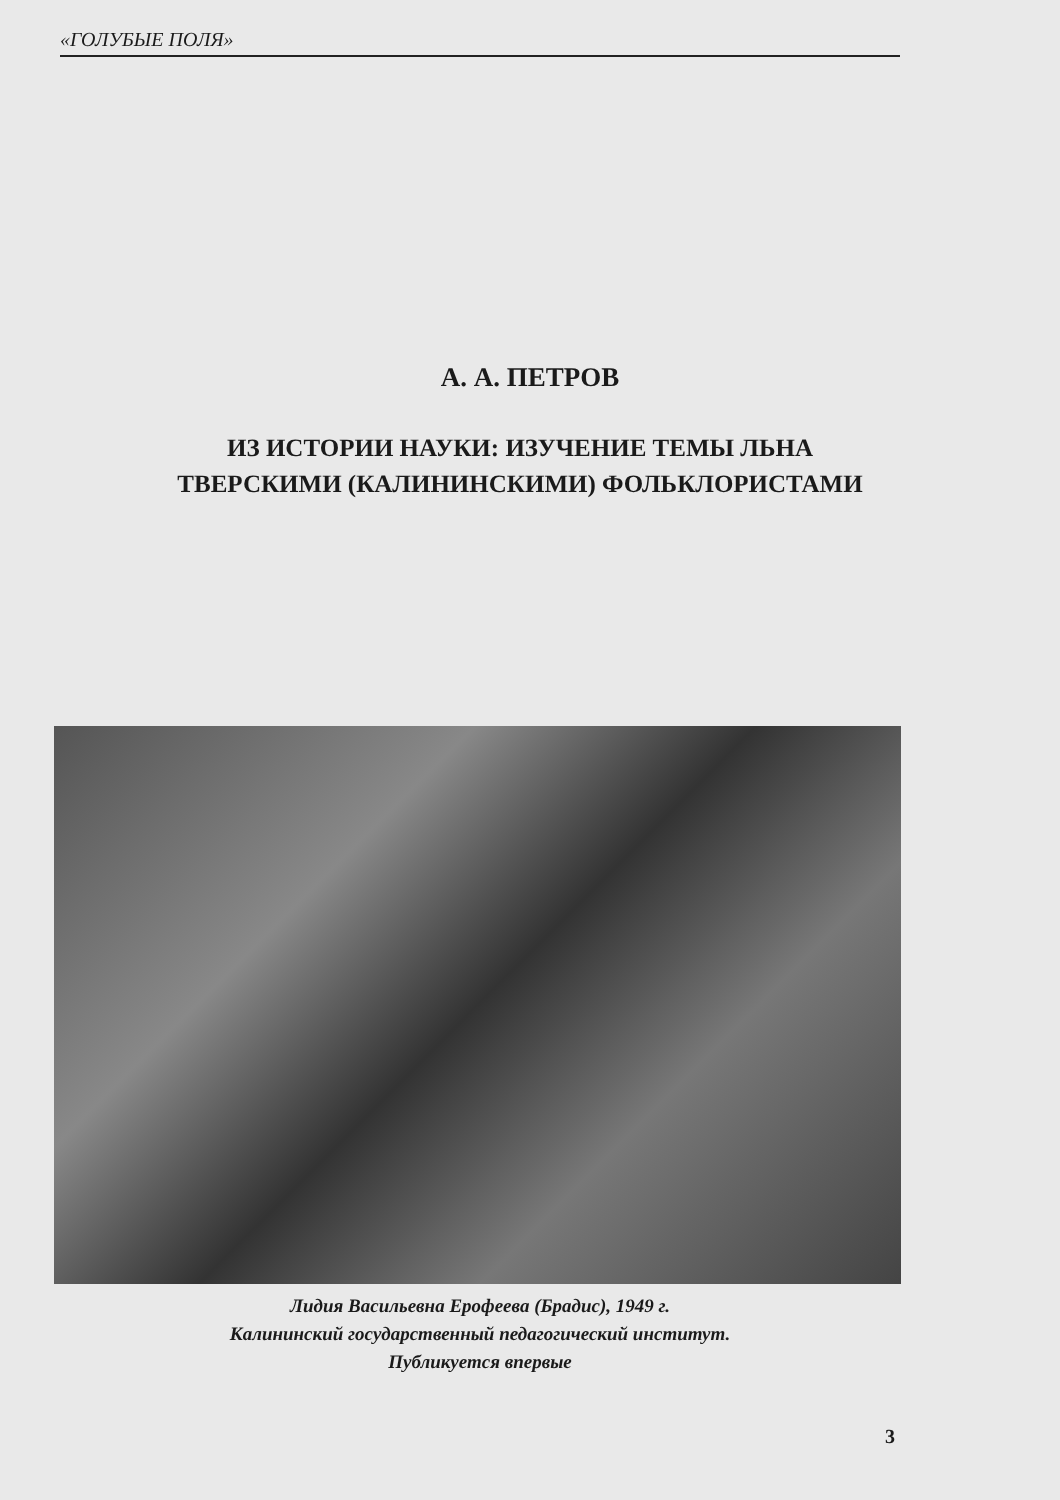«ГОЛУБЫЕ ПОЛЯ»
А. А. ПЕТРОВ
ИЗ ИСТОРИИ НАУКИ: ИЗУЧЕНИЕ ТЕМЫ ЛЬНА
ТВЕРСКИМИ (КАЛИНИНСКИМИ) ФОЛЬКЛОРИСТАМИ
Лидия Васильевна Ерофеева (Брадис), 1949 г.
Калининский государственный педагогический институт.
Публикуется впервые
3